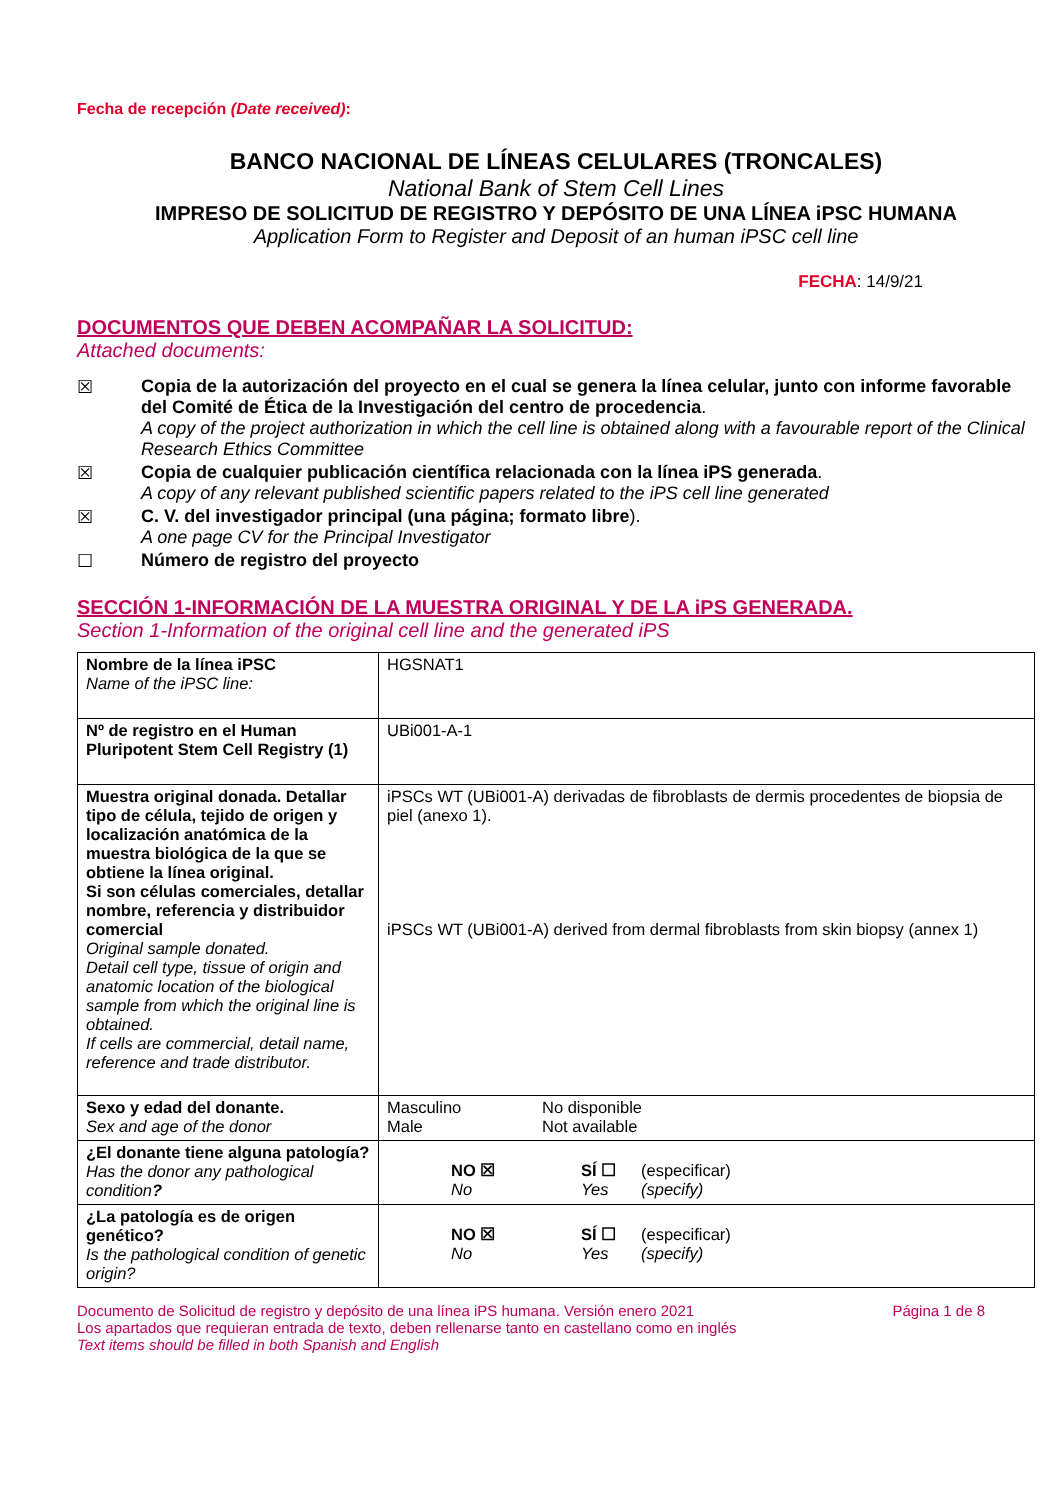Fecha de recepción (Date received):
BANCO NACIONAL DE LÍNEAS CELULARES (TRONCALES)
National Bank of Stem Cell Lines
IMPRESO DE SOLICITUD DE REGISTRO Y DEPÓSITO DE UNA LÍNEA iPSC HUMANA
Application Form to Register and Deposit of an human iPSC cell line
FECHA: 14/9/21
DOCUMENTOS QUE DEBEN ACOMPAÑAR LA SOLICITUD:
Attached documents:
☒
Copia de la autorización del proyecto en el cual se genera la línea celular, junto con informe favorable del Comité de Ética de la Investigación del centro de procedencia.
A copy of the project authorization in which the cell line is obtained along with a favourable report of the Clinical Research Ethics Committee
☒
Copia de cualquier publicación científica relacionada con la línea iPS generada.
A copy of any relevant published scientific papers related to the iPS cell line generated
☒
C. V. del investigador principal (una página; formato libre).
A one page CV for the Principal Investigator
☐
Número de registro del proyecto
SECCIÓN 1-INFORMACIÓN DE LA MUESTRA ORIGINAL Y DE LA iPS GENERADA.
Section 1-Information of the original cell line and the generated iPS
| Nombre de la línea iPSC Name of the iPSC line: | HGSNAT1 |
| Nº de registro en el Human Pluripotent Stem Cell Registry (1) | UBi001-A-1 |
| Muestra original donada. Detallar tipo de célula, tejido de origen y localización anatómica de la muestra biológica de la que se obtiene la línea original. Si son células comerciales, detallar nombre, referencia y distribuidor comercial Original sample donated. Detail cell type, tissue of origin and anatomic location of the biological sample from which the original line is obtained. If cells are commercial, detail name, reference and trade distributor. | iPSCs WT (UBi001-A) derivadas de fibroblasts de dermis procedentes de biopsia de piel (anexo 1). iPSCs WT (UBi001-A) derived from dermal fibroblasts from skin biopsy (annex 1) |
| Sexo y edad del donante. Sex and age of the donor | Masculino No disponible Male Not available |
| ¿El donante tiene alguna patología? Has the donor any pathological condition ? | NO ☒ SÍ ☐ (especificar) No Yes (specify) |
| ¿La patología es de origen genético? Is the pathological condition of genetic origin? | NO ☒ SÍ ☐ (especificar) No Yes (specify) |
Documento de Solicitud de registro y depósito de una línea iPS humana. Versión enero 2021 Página 1 de 8
Los apartados que requieran entrada de texto, deben rellenarse tanto en castellano como en inglés
Text items should be filled in both Spanish and English